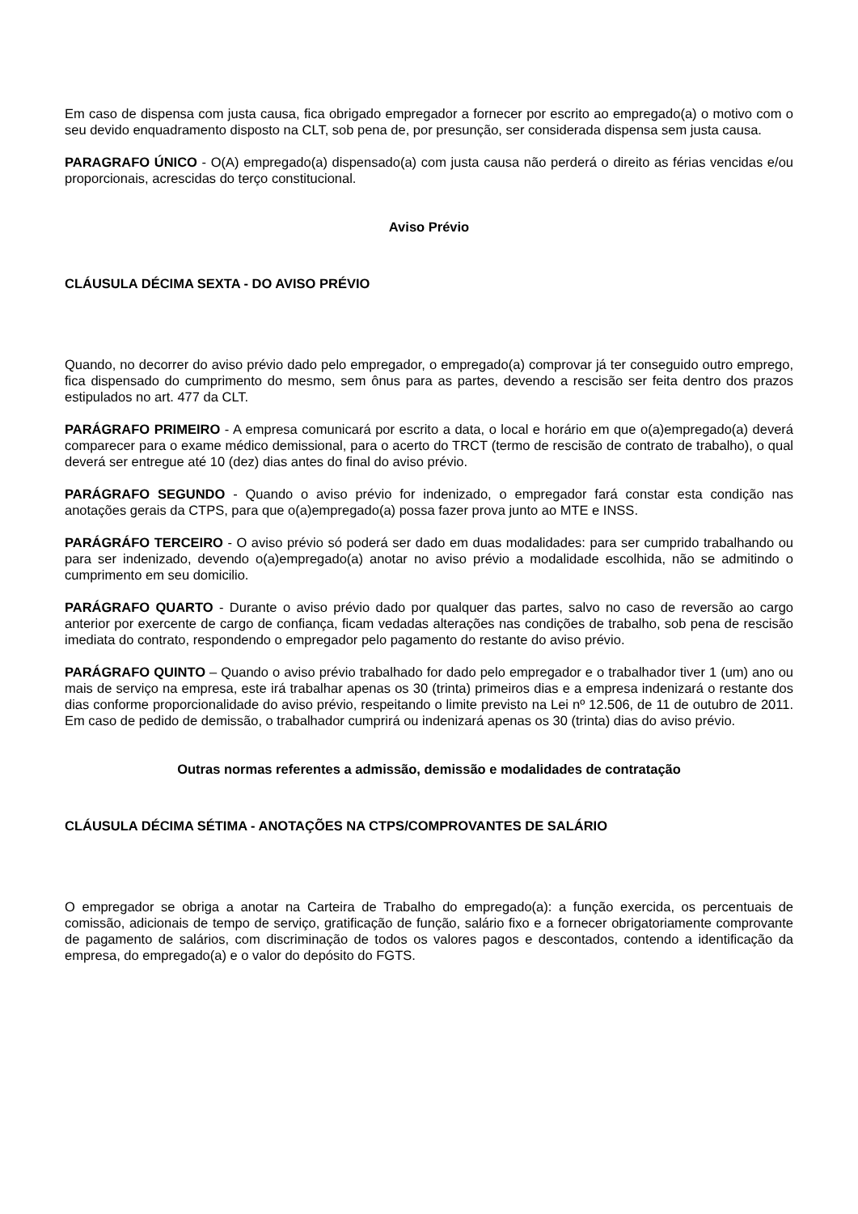Em caso de dispensa com justa causa, fica obrigado empregador a fornecer por escrito ao empregado(a) o motivo com o seu devido enquadramento disposto na CLT, sob pena de, por presunção, ser considerada dispensa sem justa causa.
PARAGRAFO ÚNICO - O(A) empregado(a) dispensado(a) com justa causa não perderá o direito as férias vencidas e/ou proporcionais, acrescidas do terço constitucional.
Aviso Prévio
CLÁUSULA DÉCIMA SEXTA - DO AVISO PRÉVIO
Quando, no decorrer do aviso prévio dado pelo empregador, o empregado(a) comprovar já ter conseguido outro emprego, fica dispensado do cumprimento do mesmo, sem ônus para as partes, devendo a rescisão ser feita dentro dos prazos estipulados no art. 477 da CLT.
PARÁGRAFO PRIMEIRO - A empresa comunicará por escrito a data, o local e horário em que o(a)empregado(a) deverá comparecer para o exame médico demissional, para o acerto do TRCT (termo de rescisão de contrato de trabalho), o qual deverá ser entregue até 10 (dez) dias antes do final do aviso prévio.
PARÁGRAFO SEGUNDO - Quando o aviso prévio for indenizado, o empregador fará constar esta condição nas anotações gerais da CTPS, para que o(a)empregado(a) possa fazer prova junto ao MTE e INSS.
PARÁGRÁFO TERCEIRO - O aviso prévio só poderá ser dado em duas modalidades: para ser cumprido trabalhando ou para ser indenizado, devendo o(a)empregado(a) anotar no aviso prévio a modalidade escolhida, não se admitindo o cumprimento em seu domicilio.
PARÁGRAFO QUARTO - Durante o aviso prévio dado por qualquer das partes, salvo no caso de reversão ao cargo anterior por exercente de cargo de confiança, ficam vedadas alterações nas condições de trabalho, sob pena de rescisão imediata do contrato, respondendo o empregador pelo pagamento do restante do aviso prévio.
PARÁGRAFO QUINTO – Quando o aviso prévio trabalhado for dado pelo empregador e o trabalhador tiver 1 (um) ano ou mais de serviço na empresa, este irá trabalhar apenas os 30 (trinta) primeiros dias e a empresa indenizará o restante dos dias conforme proporcionalidade do aviso prévio, respeitando o limite previsto na Lei nº 12.506, de 11 de outubro de 2011. Em caso de pedido de demissão, o trabalhador cumprirá ou indenizará apenas os 30 (trinta) dias do aviso prévio.
Outras normas referentes a admissão, demissão e modalidades de contratação
CLÁUSULA DÉCIMA SÉTIMA - ANOTAÇÕES NA CTPS/COMPROVANTES DE SALÁRIO
O empregador se obriga a anotar na Carteira de Trabalho do empregado(a): a função exercida, os percentuais de comissão, adicionais de tempo de serviço, gratificação de função, salário fixo e a fornecer obrigatoriamente comprovante de pagamento de salários, com discriminação de todos os valores pagos e descontados, contendo a identificação da empresa, do empregado(a) e o valor do depósito do FGTS.